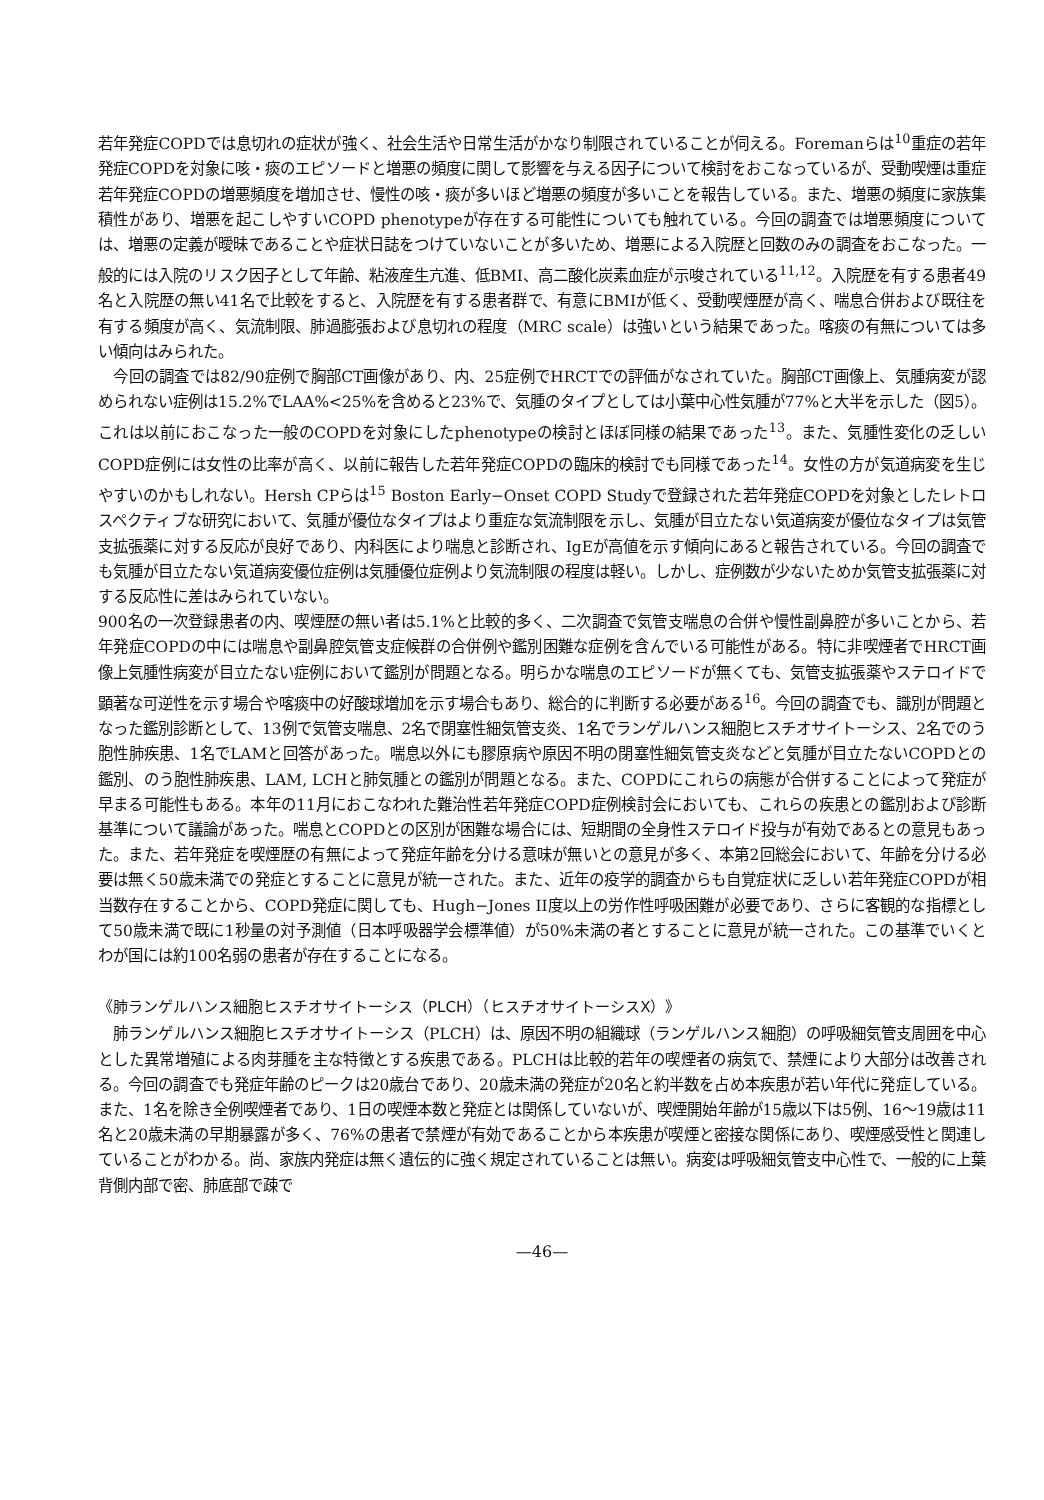若年発症COPDでは息切れの症状が強く、社会生活や日常生活がかなり制限されていることが伺える。Foremanらは<sup>10</sup>重症の若年発症COPDを対象に咳・痰のエピソードと増悪の頻度に関して影響を与える因子について検討をおこなっているが、受動喫煙は重症若年発症COPDの増悪頻度を増加させ、慢性の咳・痰が多いほど増悪の頻度が多いことを報告している。また、増悪の頻度に家族集積性があり、増悪を起こしやすいCOPD phenotypeが存在する可能性についても触れている。今回の調査では増悪頻度については、増悪の定義が曖昧であることや症状日誌をつけていないことが多いため、増悪による入院歴と回数のみの調査をおこなった。一般的には入院のリスク因子として年齢、粘液産生亢進、低BMI、高二酸化炭素血症が示唆されている<sup>11,12</sup>。入院歴を有する患者49名と入院歴の無い41名で比較をすると、入院歴を有する患者群で、有意にBMIが低く、受動喫煙歴が高く、喘息合併および既往を有する頻度が高く、気流制限、肺過膨張および息切れの程度（MRC scale）は強いという結果であった。喀痰の有無については多い傾向はみられた。
今回の調査では82/90症例で胸部CT画像があり、内、25症例でHRCTでの評価がなされていた。胸部CT画像上、気腫病変が認められない症例は15.2%でLAA%<25%を含めると23%で、気腫のタイプとしては小葉中心性気腫が77%と大半を示した（図5）。これは以前におこなった一般のCOPDを対象にしたphenotypeの検討とほぼ同様の結果であった<sup>13</sup>。また、気腫性変化の乏しいCOPD症例には女性の比率が高く、以前に報告した若年発症COPDの臨床的検討でも同様であった<sup>14</sup>。女性の方が気道病変を生じやすいのかもしれない。Hersh CPらは<sup>15</sup> Boston Early−Onset COPD Studyで登録された若年発症COPDを対象としたレトロスペクティブな研究において、気腫が優位なタイプはより重症な気流制限を示し、気腫が目立たない気道病変が優位なタイプは気管支拡張薬に対する反応が良好であり、内科医により喘息と診断され、IgEが高値を示す傾向にあると報告されている。今回の調査でも気腫が目立たない気道病変優位症例は気腫優位症例より気流制限の程度は軽い。しかし、症例数が少ないためか気管支拡張薬に対する反応性に差はみられていない。
900名の一次登録患者の内、喫煙歴の無い者は5.1%と比較的多く、二次調査で気管支喘息の合併や慢性副鼻腔が多いことから、若年発症COPDの中には喘息や副鼻腔気管支症候群の合併例や鑑別困難な症例を含んでいる可能性がある。特に非喫煙者でHRCT画像上気腫性病変が目立たない症例において鑑別が問題となる。明らかな喘息のエピソードが無くても、気管支拡張薬やステロイドで顕著な可逆性を示す場合や喀痰中の好酸球増加を示す場合もあり、総合的に判断する必要がある<sup>16</sup>。今回の調査でも、識別が問題となった鑑別診断として、13例で気管支喘息、2名で閉塞性細気管支炎、1名でランゲルハンス細胞ヒスチオサイトーシス、2名でのう胞性肺疾患、1名でLAMと回答があった。喘息以外にも膠原病や原因不明の閉塞性細気管支炎などと気腫が目立たないCOPDとの鑑別、のう胞性肺疾患、LAM, LCHと肺気腫との鑑別が問題となる。また、COPDにこれらの病態が合併することによって発症が早まる可能性もある。本年の11月におこなわれた難治性若年発症COPD症例検討会においても、これらの疾患との鑑別および診断基準について議論があった。喘息とCOPDとの区別が困難な場合には、短期間の全身性ステロイド投与が有効であるとの意見もあった。また、若年発症を喫煙歴の有無によって発症年齢を分ける意味が無いとの意見が多く、本第2回総会において、年齢を分ける必要は無く50歳未満での発症とすることに意見が統一された。また、近年の疫学的調査からも自覚症状に乏しい若年発症COPDが相当数存在することから、COPD発症に関しても、Hugh−Jones II度以上の労作性呼吸困難が必要であり、さらに客観的な指標として50歳未満で既に1秒量の対予測値（日本呼吸器学会標準値）が50%未満の者とすることに意見が統一された。この基準でいくとわが国には約100名弱の患者が存在することになる。
《肺ランゲルハンス細胞ヒスチオサイトーシス（PLCH）（ヒスチオサイトーシスX）》
肺ランゲルハンス細胞ヒスチオサイトーシス（PLCH）は、原因不明の組織球（ランゲルハンス細胞）の呼吸細気管支周囲を中心とした異常増殖による肉芽腫を主な特徴とする疾患である。PLCHは比較的若年の喫煙者の病気で、禁煙により大部分は改善される。今回の調査でも発症年齢のピークは20歳台であり、20歳未満の発症が20名と約半数を占め本疾患が若い年代に発症している。また、1名を除き全例喫煙者であり、1日の喫煙本数と発症とは関係していないが、喫煙開始年齢が15歳以下は5例、16〜19歳は11名と20歳未満の早期暴露が多く、76%の患者で禁煙が有効であることから本疾患が喫煙と密接な関係にあり、喫煙感受性と関連していることがわかる。尚、家族内発症は無く遺伝的に強く規定されていることは無い。病変は呼吸細気管支中心性で、一般的に上葉背側内部で密、肺底部で疎で
—46—